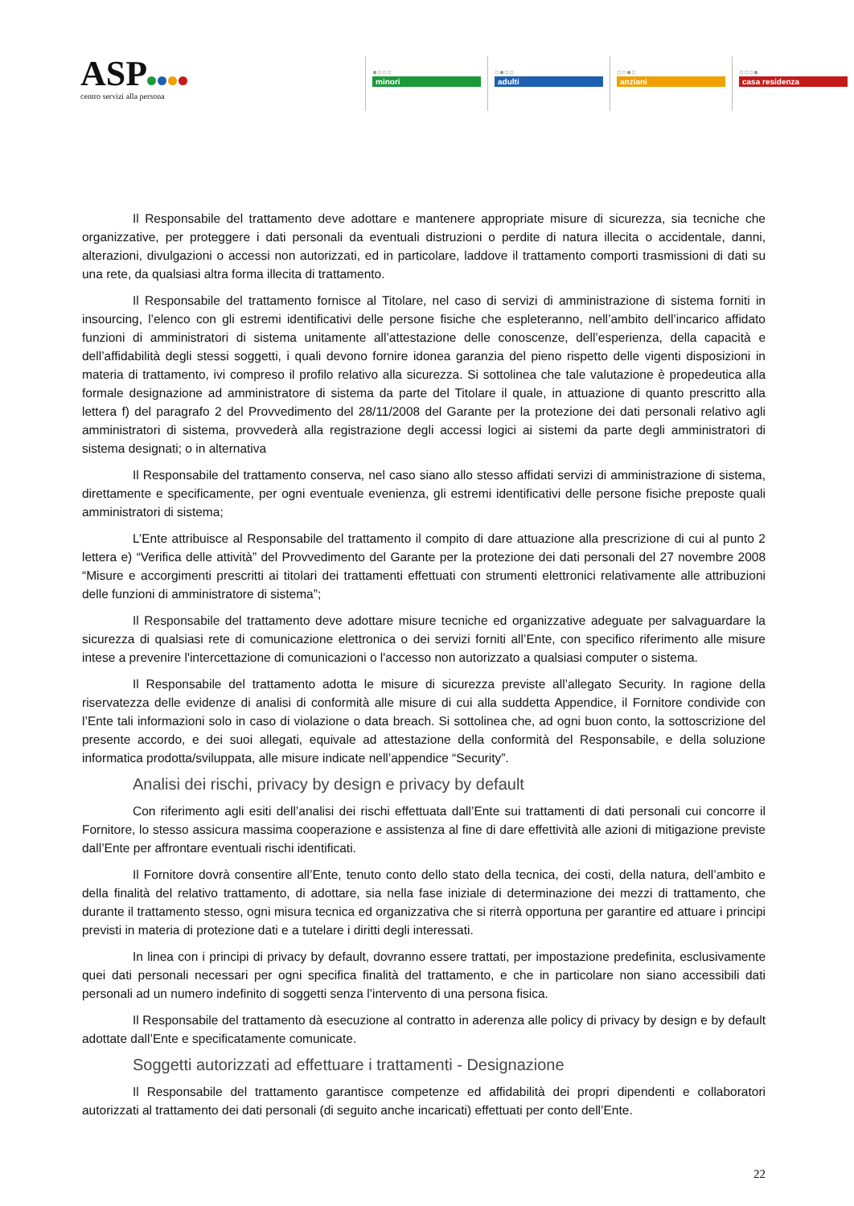ASP
centro servizi alla persona
●○○○
minori
○●○○
adulti
○○●○
anziani
○○○●
casa residenza
Il Responsabile del trattamento deve adottare e mantenere appropriate misure di sicurezza, sia tecniche che organizzative, per proteggere i dati personali da eventuali distruzioni o perdite di natura illecita o accidentale, danni, alterazioni, divulgazioni o accessi non autorizzati, ed in particolare, laddove il trattamento comporti trasmissioni di dati su una rete, da qualsiasi altra forma illecita di trattamento.
Il Responsabile del trattamento fornisce al Titolare, nel caso di servizi di amministrazione di sistema forniti in insourcing, l’elenco con gli estremi identificativi delle persone fisiche che espleteranno, nell’ambito dell’incarico affidato funzioni di amministratori di sistema unitamente all’attestazione delle conoscenze, dell’esperienza, della capacità e dell’affidabilità degli stessi soggetti, i quali devono fornire idonea garanzia del pieno rispetto delle vigenti disposizioni in materia di trattamento, ivi compreso il profilo relativo alla sicurezza. Si sottolinea che tale valutazione è propedeutica alla formale designazione ad amministratore di sistema da parte del Titolare il quale, in attuazione di quanto prescritto alla lettera f) del paragrafo 2 del Provvedimento del 28/11/2008 del Garante per la protezione dei dati personali relativo agli amministratori di sistema, provvederà alla registrazione degli accessi logici ai sistemi da parte degli amministratori di sistema designati; o in alternativa
Il Responsabile del trattamento conserva, nel caso siano allo stesso affidati servizi di amministrazione di sistema, direttamente e specificamente, per ogni eventuale evenienza, gli estremi identificativi delle persone fisiche preposte quali amministratori di sistema;
L’Ente attribuisce al Responsabile del trattamento il compito di dare attuazione alla prescrizione di cui al punto 2 lettera e) “Verifica delle attività” del Provvedimento del Garante per la protezione dei dati personali del 27 novembre 2008 “Misure e accorgimenti prescritti ai titolari dei trattamenti effettuati con strumenti elettronici relativamente alle attribuzioni delle funzioni di amministratore di sistema”;
Il Responsabile del trattamento deve adottare misure tecniche ed organizzative adeguate per salvaguardare la sicurezza di qualsiasi rete di comunicazione elettronica o dei servizi forniti all’Ente, con specifico riferimento alle misure intese a prevenire l'intercettazione di comunicazioni o l'accesso non autorizzato a qualsiasi computer o sistema.
Il Responsabile del trattamento adotta le misure di sicurezza previste all’allegato Security. In ragione della riservatezza delle evidenze di analisi di conformità alle misure di cui alla suddetta Appendice, il Fornitore condivide con l’Ente tali informazioni solo in caso di violazione o data breach. Si sottolinea che, ad ogni buon conto, la sottoscrizione del presente accordo, e dei suoi allegati, equivale ad attestazione della conformità del Responsabile, e della soluzione informatica prodotta/sviluppata, alle misure indicate nell’appendice “Security”.
Analisi dei rischi, privacy by design e privacy by default
Con riferimento agli esiti dell’analisi dei rischi effettuata dall’Ente sui trattamenti di dati personali cui concorre il Fornitore, lo stesso assicura massima cooperazione e assistenza al fine di dare effettività alle azioni di mitigazione previste dall’Ente per affrontare eventuali rischi identificati.
Il Fornitore dovrà consentire all’Ente, tenuto conto dello stato della tecnica, dei costi, della natura, dell’ambito e della finalità del relativo trattamento, di adottare, sia nella fase iniziale di determinazione dei mezzi di trattamento, che durante il trattamento stesso, ogni misura tecnica ed organizzativa che si riterrà opportuna per garantire ed attuare i principi previsti in materia di protezione dati e a tutelare i diritti degli interessati.
In linea con i principi di privacy by default, dovranno essere trattati, per impostazione predefinita, esclusivamente quei dati personali necessari per ogni specifica finalità del trattamento, e che in particolare non siano accessibili dati personali ad un numero indefinito di soggetti senza l’intervento di una persona fisica.
Il Responsabile del trattamento dà esecuzione al contratto in aderenza alle policy di privacy by design e by default adottate dall’Ente e specificatamente comunicate.
Soggetti autorizzati ad effettuare i trattamenti - Designazione
Il Responsabile del trattamento garantisce competenze ed affidabilità dei propri dipendenti e collaboratori autorizzati al trattamento dei dati personali (di seguito anche incaricati) effettuati per conto dell’Ente.
22